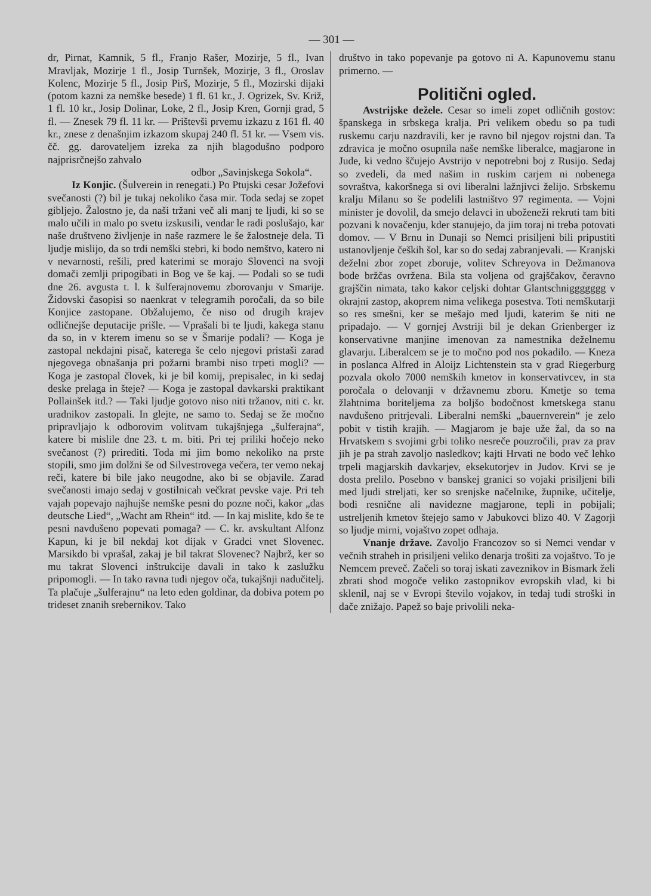— 301 —
dr, Pirnat, Kamnik, 5 fl., Franjo Rašer, Mozirje, 5 fl., Ivan Mravljak, Mozirje 1 fl., Josip Turnšek, Mozirje, 3 fl., Oroslav Kolenc, Mozirje 5 fl., Josip Pirš, Mozirje, 5 fl., Mozirski dijaki (potom kazni za nemške besede) 1 fl. 61 kr., J. Ogrizek, Sv. Križ, 1 fl. 10 kr., Josip Dolinar, Loke, 2 fl., Josip Kren, Gornji grad, 5 fl. — Znesek 79 fl. 11 kr. — Prištevši prvemu izkazu z 161 fl. 40 kr., znese z denašnjim izkazom skupaj 240 fl. 51 kr. — Vsem vis. čč. gg. darovateljem izreka za njih blagodušno podporo najprisrčnejšo zahvalo
odbor „Savinjskega Sokola“.
Iz Konjic. (Šulverein in renegati.) Po Ptujski cesar Jožefovi svečanosti (?) bil je tukaj nekoliko časa mir. Toda sedaj se zopet gibljejo. Žalostno je, da naši tržani več ali manj te ljudi, ki so se malo učili in malo po svetu izskusili, vendar le radi poslušajo, kar naše društveno življenje in naše razmere le še žalostneje dela. Ti ljudje mislijo, da so trdi nemški stebri, ki bodo nemštvo, katero ni v nevarnosti, rešili, pred katerimi se morajo Slovenci na svoji domači zemlji pripogibati in Bog ve še kaj. — Podali so se tudi dne 26. avgusta t. l. k šulferajnovemu zborovanju v Smarije. Židovski časopisi so naenkrat v telegramih poročali, da so bile Konjice zastopane. Obžalujemo, če niso od drugih krajev odličnejše deputacije prišle. — Vprašali bi te ljudi, kakega stanu da so, in v kterem imenu so se v Šmarije podali? — Koga je zastopal nekdajni pisač, katerega še celo njegovi pristaši zarad njegovega obnašanja pri požarni brambi niso trpeti mogli? — Koga je zastopal človek, ki je bil komij, prepisalec, in ki sedaj deske prelaga in šteje? — Koga je zastopal davkarski praktikant Pollainšek itd.? — Taki ljudje gotovo niso niti tržanov, niti c. kr. uradnikov zastopali. In glejte, ne samo to. Sedaj se že močno pripravljajo k odborovim volitvam tukajšnjega „šulferajna“, katere bi mislile dne 23. t. m. biti. Pri tej priliki hočejo neko svečanost (?) prirediti. Toda mi jim bomo nekoliko na prste stopili, smo jim dolžni še od Silvestrovega večera, ter vemo nekaj reči, katere bi bile jako neugodne, ako bi se objavile. Zarad svečanosti imajo sedaj v gostilnicah večkrat pevske vaje. Pri teh vajah popevajo najhujše nemške pesni do pozne noči, kakor „das deutsche Lied“, „Wacht am Rhein“ itd. — In kaj mislite, kdo še te pesni navdušeno popevati pomaga? — C. kr. avskultant Alfonz Kapun, ki je bil nekdaj kot dijak v Gradci vnet Slovenec. Marsikdo bi vprašal, zakaj je bil takrat Slovenec? Najbrž, ker so mu takrat Slovenci inštrukcije davali in tako k zaslužku pripomogli. — In tako ravna tudi njegov oča, tukajšnji nadučitelj. Ta plačuje „šulferajnu“ na leto eden goldinar, da dobiva potem po trideset znanih srebernikov. Tako
društvo in tako popevanje pa gotovo ni A. Kapunovemu stanu primerno. —
Politični ogled.
Avstrijske dežele. Cesar so imeli zopet odličnih gostov: španskega in srbskega kralja. Pri velikem obedu so pa tudi ruskemu carju nazdravili, ker je ravno bil njegov rojstni dan. Ta zdravica je močno osupnila naše nemške liberalce, magjarone in Jude, ki vedno ščujejo Avstrijo v nepotrebni boj z Rusijo. Sedaj so zvedeli, da med našim in ruskim carjem ni nobenega sovraštva, kakoršnega si ovi liberalni lažnjivci želijo. Srbskemu kralju Milanu so še podelili lastništvo 97 regimenta. — Vojni minister je dovolil, da smejo delavci in uboženeži rekruti tam biti pozvani k novačenju, kder stanujejo, da jim toraj ni treba potovati domov. — V Brnu in Dunaji so Nemci prisiljeni bili pripustiti ustanovljenje čeških šol, kar so do sedaj zabranjevali. — Kranjski deželni zbor zopet zboruje, volitev Schreyova in Dežmanova bode bržčas ovržena. Bila sta voljena od grajščakov, čeravno grajščin nimata, tako kakor celjski dohtar Glantschniggggggg v okrajni zastop, akoprem nima velikega posestva. Toti nemškutarji so res smešni, ker se mešajo med ljudi, katerim še niti ne pripadajo. — V gornjej Avstriji bil je dekan Grienberger iz konservativne manjine imenovan za namestnika deželnemu glavarju. Liberalcem se je to močno pod nos pokadilo. — Kneza in poslanca Alfred in Aloijz Lichtenstein sta v grad Riegerburg pozvala okolo 7000 nemških kmetov in konservativcev, in sta poročala o delovanji v državnemu zboru. Kmetje so tema žlahtnima boriteljema za boljšo bodočnost kmetskega stanu navdušeno pritrjevali. Liberalni nemški „bauernverein“ je zelo pobit v tistih krajih. — Magjarom je baje uže žal, da so na Hrvatskem s svojimi grbi toliko nesreče pouzročili, prav za prav jih je pa strah zavoljo nasledkov; kajti Hrvati ne bodo več lehko trpeli magjarskih davkarjev, eksekutorjev in Judov. Krvi se je dosta prelilo. Posebno v banskej granici so vojaki prisiljeni bili med ljudi streljati, ker so srenjske načelnike, župnike, učitelje, bodi resnične ali navidezne magjarone, tepli in pobijali; ustreljenih kmetov štejejo samo v Jabukovci blizo 40. V Zagorji so ljudje mirni, vojaštvo zopet odhaja.
Vnanje države. Zavoljo Francozov so si Nemci vendar v večnih straheh in prisiljeni veliko denarja trošiti za vojaštvo. To je Nemcem preveč. Začeli so toraj iskati zaveznikov in Bismark želi zbrati shod mogoče veliko zastopnikov evropskih vlad, ki bi sklenil, naj se v Evropi število vojakov, in tedaj tudi stroški in dače znižajo. Papež so baje privolili neka-